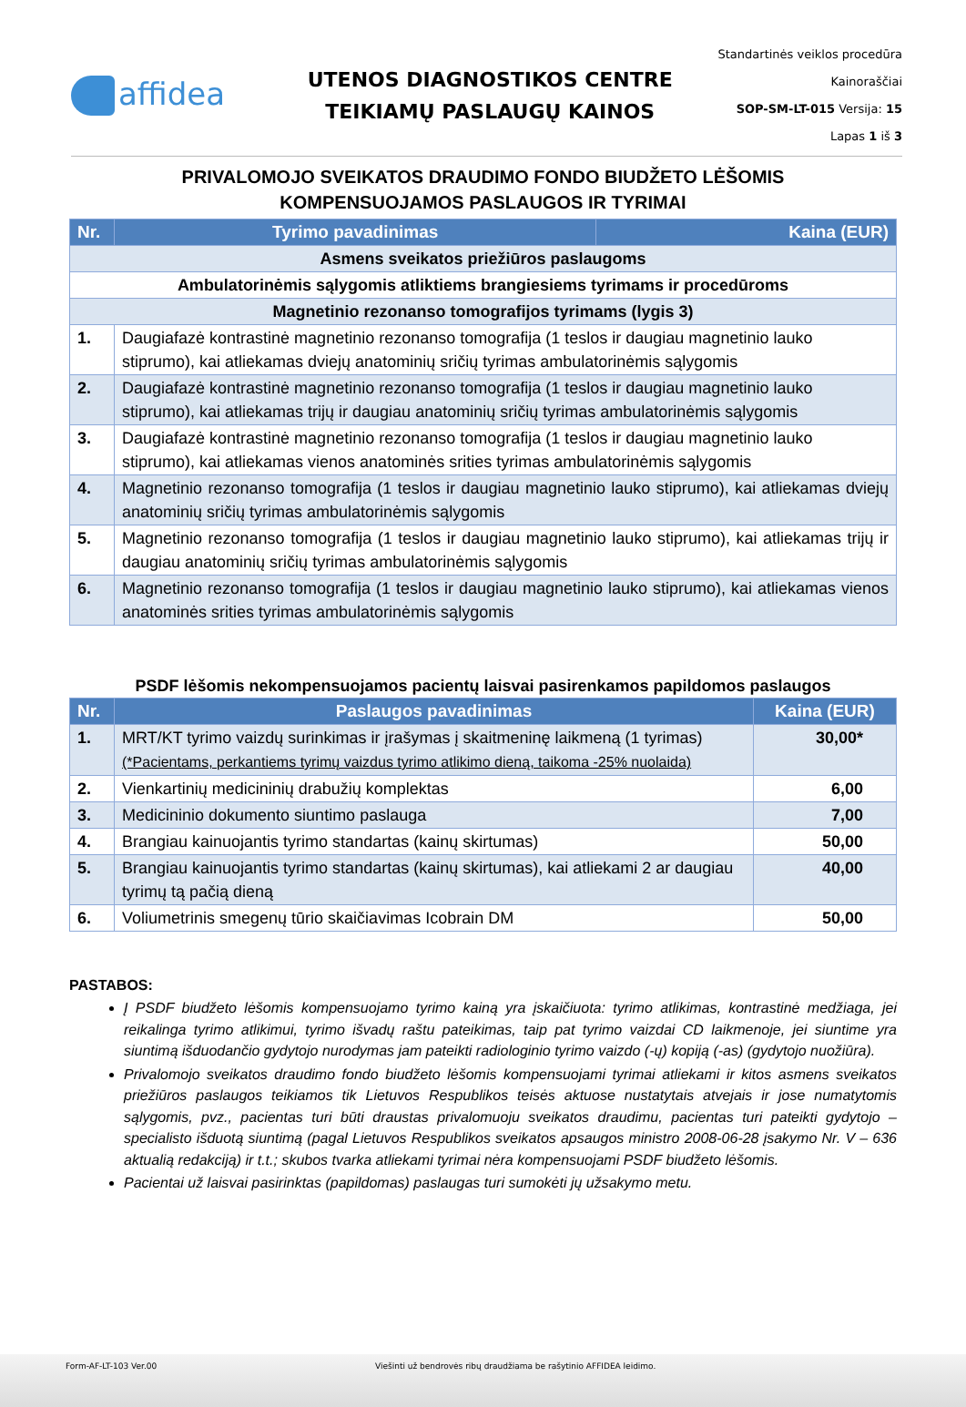affidea
UTENOS DIAGNOSTIKOS CENTRE
TEIKIAMŲ PASLAUGŲ KAINOS
Standartinės veiklos procedūra
Kainoraščiai
SOP-SM-LT-015 Versija: 15
Lapas 1 iš 3
PRIVALOMOJO SVEIKATOS DRAUDIMO FONDO BIUDŽETO LĖŠOMIS
KOMPENSUOJAMOS PASLAUGOS IR TYRIMAI
| Nr. | Tyrimo pavadinimas | Kaina (EUR) |
| --- | --- | --- |
| Asmens sveikatos priežiūros paslaugoms | | |
| Ambulatorinėmis sąlygomis atliktiems brangiesiems tyrimams ir procedūroms | | |
| Magnetinio rezonanso tomografijos tyrimams (lygis 3) | | |
| 1. | Daugiafazė kontrastinė magnetinio rezonanso tomografija (1 teslos ir daugiau magnetinio lauko stiprumo), kai atliekamas dviejų anatominių sričių tyrimas ambulatorinėmis sąlygomis | |
| 2. | Daugiafazė kontrastinė magnetinio rezonanso tomografija (1 teslos ir daugiau magnetinio lauko stiprumo), kai atliekamas trijų ir daugiau anatominių sričių tyrimas ambulatorinėmis sąlygomis | |
| 3. | Daugiafazė kontrastinė magnetinio rezonanso tomografija (1 teslos ir daugiau magnetinio lauko stiprumo), kai atliekamas vienos anatominės srities tyrimas ambulatorinėmis sąlygomis | |
| 4. | Magnetinio rezonanso tomografija (1 teslos ir daugiau magnetinio lauko stiprumo), kai atliekamas dviejų anatominių sričių tyrimas ambulatorinėmis sąlygomis | |
| 5. | Magnetinio rezonanso tomografija (1 teslos ir daugiau magnetinio lauko stiprumo), kai atliekamas trijų ir daugiau anatominių sričių tyrimas ambulatorinėmis sąlygomis | |
| 6. | Magnetinio rezonanso tomografija (1 teslos ir daugiau magnetinio lauko stiprumo), kai atliekamas vienos anatominės srities tyrimas ambulatorinėmis sąlygomis | |
PSDF lėšomis nekompensuojamos pacientų laisvai pasirenkamos papildomos paslaugos
| Nr. | Paslaugos pavadinimas | Kaina (EUR) |
| --- | --- | --- |
| 1. | MRT/KT tyrimo vaizdų surinkimas ir įrašymas į skaitmeninę laikmeną (1 tyrimas) (*Pacientams, perkantiems tyrimų vaizdus tyrimo atlikimo dieną, taikoma -25% nuolaida) | 30,00* |
| 2. | Vienkartinių medicininių drabužių komplektas | 6,00 |
| 3. | Medicininio dokumento siuntimo paslauga | 7,00 |
| 4. | Brangiau kainuojantis tyrimo standartas (kainų skirtumas) | 50,00 |
| 5. | Brangiau kainuojantis tyrimo standartas (kainų skirtumas), kai atliekami 2 ar daugiau tyrimų tą pačią dieną | 40,00 |
| 6. | Voliumetrinis smegenų tūrio skaičiavimas Icobrain DM | 50,00 |
PASTABOS:
Į PSDF biudžeto lėšomis kompensuojamo tyrimo kainą yra įskaičiuota: tyrimo atlikimas, kontrastinė medžiaga, jei reikalinga tyrimo atlikimui, tyrimo išvadų raštu pateikimas, taip pat tyrimo vaizdai CD laikmenoje, jei siuntime yra siuntimą išduodančio gydytojo nurodymas jam pateikti radiologinio tyrimo vaizdo (-ų) kopiją (-as) (gydytojo nuožiūra).
Privalomojo sveikatos draudimo fondo biudžeto lėšomis kompensuojami tyrimai atliekami ir kitos asmens sveikatos priežiūros paslaugos teikiamos tik Lietuvos Respublikos teisės aktuose nustatytais atvejais ir jose numatytomis sąlygomis, pvz., pacientas turi būti draustas privalomuoju sveikatos draudimu, pacientas turi pateikti gydytojo – specialisto išduotą siuntimą (pagal Lietuvos Respublikos sveikatos apsaugos ministro 2008-06-28 įsakymo Nr. V – 636 aktualią redakciją) ir t.t.; skubos tvarka atliekami tyrimai nėra kompensuojami PSDF biudžeto lėšomis.
Pacientai už laisvai pasirinktas (papildomas) paslaugas turi sumokėti jų užsakymo metu.
Form-AF-LT-103 Ver.00 Viešinti už bendrovės ribų draudžiama be rašytinio AFFIDEA leidimo.